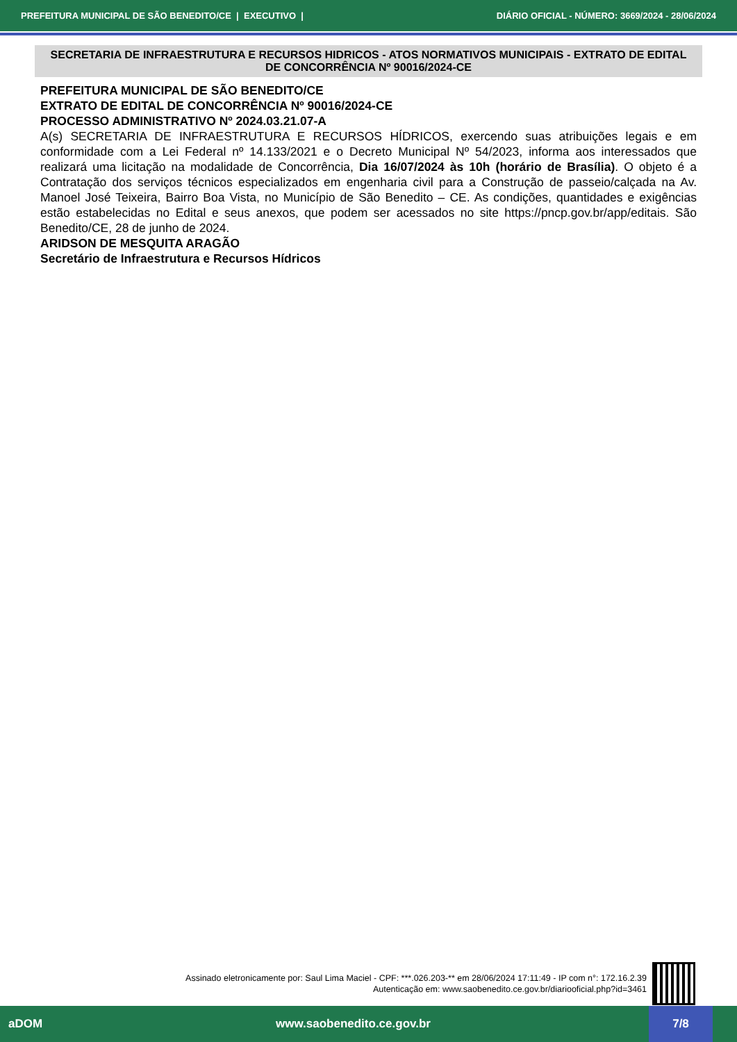PREFEITURA MUNICIPAL DE SÃO BENEDITO/CE | EXECUTIVO | DIÁRIO OFICIAL - NÚMERO: 3669/2024 - 28/06/2024
SECRETARIA DE INFRAESTRUTURA E RECURSOS HIDRICOS - ATOS NORMATIVOS MUNICIPAIS - EXTRATO DE EDITAL DE CONCORRÊNCIA Nº 90016/2024-CE
PREFEITURA MUNICIPAL DE SÃO BENEDITO/CE
EXTRATO DE EDITAL DE CONCORRÊNCIA Nº 90016/2024-CE
PROCESSO ADMINISTRATIVO Nº 2024.03.21.07-A
A(s) SECRETARIA DE INFRAESTRUTURA E RECURSOS HÍDRICOS, exercendo suas atribuições legais e em conformidade com a Lei Federal nº 14.133/2021 e o Decreto Municipal Nº 54/2023, informa aos interessados que realizará uma licitação na modalidade de Concorrência, Dia 16/07/2024 às 10h (horário de Brasília). O objeto é a Contratação dos serviços técnicos especializados em engenharia civil para a Construção de passeio/calçada na Av. Manoel José Teixeira, Bairro Boa Vista, no Município de São Benedito – CE. As condições, quantidades e exigências estão estabelecidas no Edital e seus anexos, que podem ser acessados no site https://pncp.gov.br/app/editais. São Benedito/CE, 28 de junho de 2024.
ARIDSON DE MESQUITA ARAGÃO
Secretário de Infraestrutura e Recursos Hídricos
Assinado eletronicamente por: Saul Lima Maciel - CPF: ***.026.203-** em 28/06/2024 17:11:49 - IP com n°: 172.16.2.39
Autenticação em: www.saobenedito.ce.gov.br/diariooficial.php?id=3461
aDOM www.saobenedito.ce.gov.br 7/8